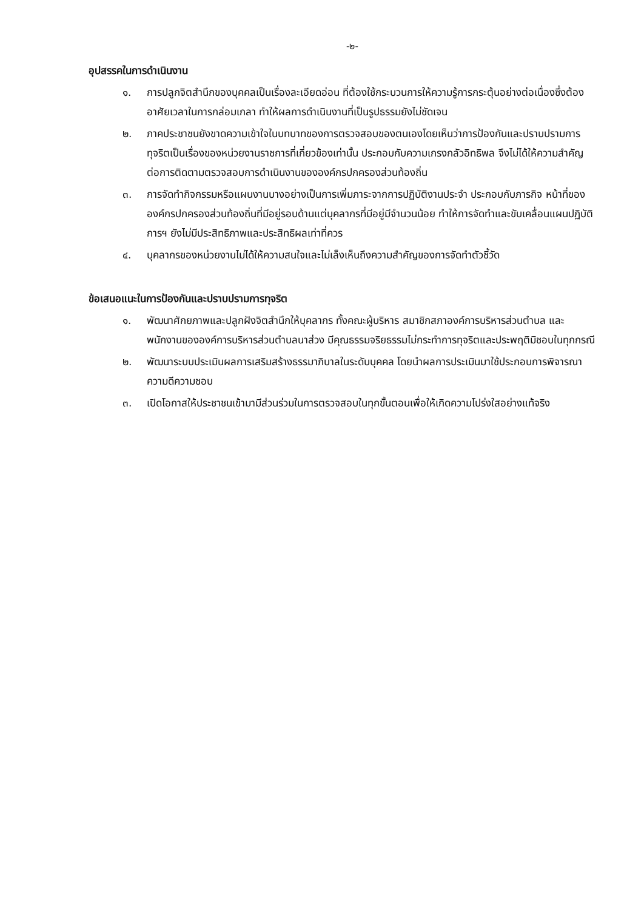-๒-
อุปสรรคในการดำเนินงาน
๑. การปลูกจิตสำนึกของบุคคลเป็นเรื่องละเอียดอ่อน ที่ต้องใช้กระบวนการให้ความรู้การกระตุ้นอย่างต่อเนื่องซึ่งต้องอาศัยเวลาในการกล่อมเกลา ทำให้ผลการดำเนินงานที่เป็นรูปธรรมยังไม่ชัดเจน
๒. ภาคประชาชนยังขาดความเข้าใจในบทบาทของการตรวจสอบของตนเองโดยเห็นว่าการป้องกันและปราบปรามการทุจริตเป็นเรื่องของหน่วยงานราชการที่เกี่ยวข้องเท่านั้น ประกอบกับความเกรงกลัวอิทธิพล จึงไม่ได้ให้ความสำคัญต่อการติดตามตรวจสอบการดำเนินงานขององค์กรปกครองส่วนท้องถิ่น
๓. การจัดทำกิจกรรมหรือแผนงานบางอย่างเป็นการเพิ่มภาระจากการปฏิบัติงานประจำ ประกอบกับภารกิจ หน้าที่ขององค์กรปกครองส่วนท้องถิ่นที่มีอยู่รอบด้านแต่บุคลากรที่มีอยู่มีจำนวนน้อย ทำให้การจัดทำและขับเคลื่อนแผนปฏิบัติการฯ ยังไม่มีประสิทธิภาพและประสิทธิผลเท่าที่ควร
๔. บุคลากรของหน่วยงานไม่ได้ให้ความสนใจและไม่เล็งเห็นถึงความสำคัญของการจัดทำตัวชี้วัด
ข้อเสนอแนะในการป้องกันและปราบปรามการทุจริต
๑. พัฒนาศักยภาพและปลูกฝังจิตสำนึกให้บุคลากร ทั้งคณะผู้บริหาร สมาชิกสภาองค์การบริหารส่วนตำบล และพนักงานขององค์การบริหารส่วนตำบลนาส่วง มีคุณธรรมจริยธรรมไม่กระทำการทุจริตและประพฤติมิชอบในทุกกรณี
๒. พัฒนาระบบประเมินผลการเสริมสร้างธรรมาภิบาลในระดับบุคคล โดยนำผลการประเมินมาใช้ประกอบการพิจารณาความดีความชอบ
๓. เปิดโอกาสให้ประชาชนเข้ามามีส่วนร่วมในการตรวจสอบในทุกขั้นตอนเพื่อให้เกิดความโปร่งใสอย่างแท้จริง